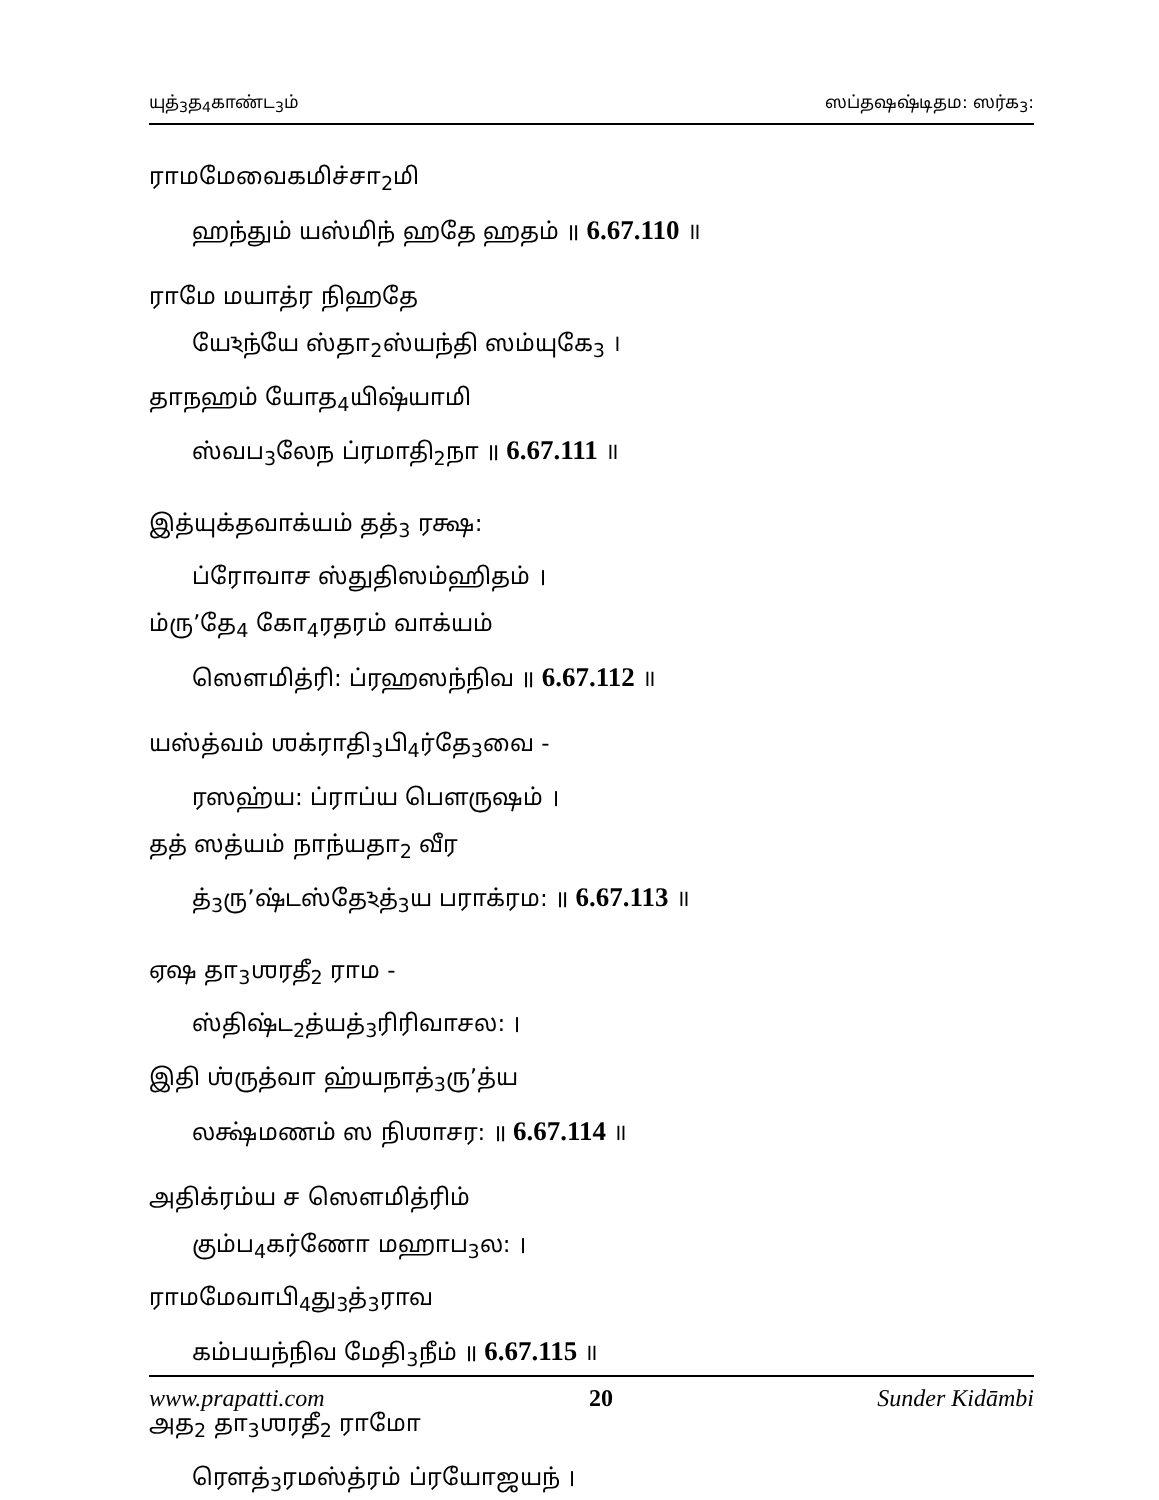யுத்<sub>3</sub>த<sub>4</sub>காண்ட<sub>3</sub>ம் ஸப்தஷஷ்டிதம: ஸர்க<sub>3</sub>:
ராமமேவைகமிச்சா<sub>2</sub>மி
ஹந்தும் யஸ்மிந் ஹதே ஹதம் ॥ 6.67.110 ॥
ராமே மயாத்ர நிஹதே
யேঽந்யே ஸ்தா<sub>2</sub>ஸ்யந்தி ஸம்யுகே<sub>3</sub> ।
தாநஹம் யோத<sub>4</sub>யிஷ்யாமி
ஸ்வப<sub>3</sub>லேந ப்ரமாதி<sub>2</sub>நா ॥ 6.67.111 ॥
இத்யுக்தவாக்யம் தத்<sub>3</sub> ரக்ஷ:
ப்ரோவாச ஸ்துதிஸம்ஹிதம் ।
ம்ரு’தே<sub>4</sub> கோ<sub>4</sub>ரதரம் வாக்யம்
ஸௌமித்ரி: ப்ரஹஸந்நிவ ॥ 6.67.112 ॥
யஸ்த்வம் ஶக்ராதி<sub>3</sub>பி<sub>4</sub>ர்தே<sub>3</sub>வை -
ரஸஹ்ய: ப்ராப்ய பௌருஷம் ।
தத் ஸத்யம் நாந்யதா<sub>2</sub> வீர
த்<sub>3</sub>ரு’ஷ்டஸ்தேঽத்<sub>3</sub>ய பராக்ரம: ॥ 6.67.113 ॥
ஏஷ தா<sub>3</sub>ஶரதீ<sub>2</sub> ராம -
ஸ்திஷ்ட<sub>2</sub>த்யத்<sub>3</sub>ரிரிவாசல: ।
இதி ஶ்ருத்வா ஹ்யநாத்<sub>3</sub>ரு’த்ய
லக்ஷ்மணம் ஸ நிஶாசர: ॥ 6.67.114 ॥
அதிக்ரம்ய ச ஸௌமித்ரிம்
கும்ப<sub>4</sub>கர்ணோ மஹாப<sub>3</sub>ல: ।
ராமமேவாபி<sub>4</sub>து<sub>3</sub>த்<sub>3</sub>ராவ
கம்பயந்நிவ மேதி<sub>3</sub>நீம் ॥ 6.67.115 ॥
அத<sub>2</sub> தா<sub>3</sub>ஶரதீ<sub>2</sub> ராமோ
ரௌத்<sub>3</sub>ரமஸ்த்ரம் ப்ரயோஜயந் ।
www.prapatti.com 20 Sunder Kidāmbi